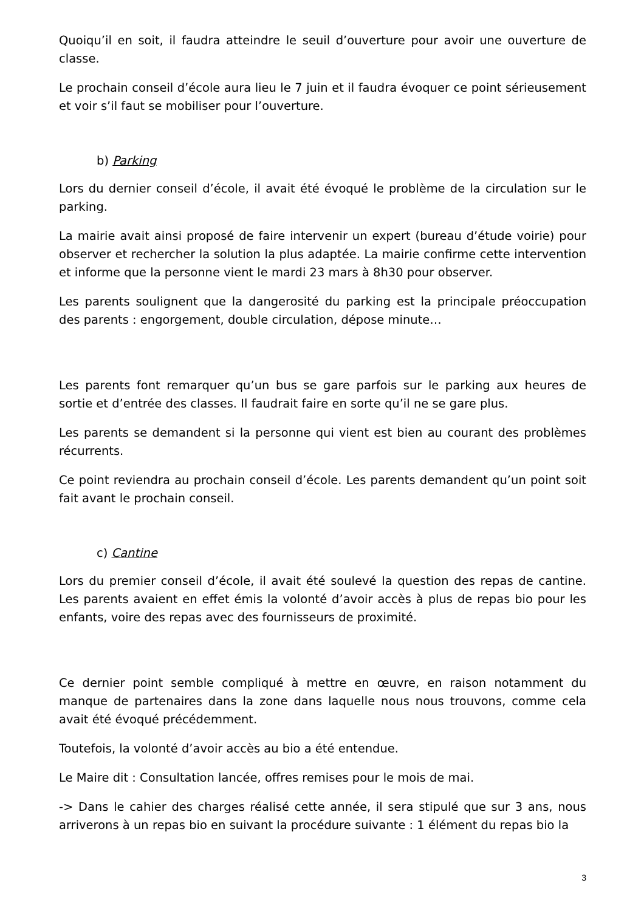Quoiqu’il en soit, il faudra atteindre le seuil d’ouverture pour avoir une ouverture de classe.
Le prochain conseil d’école aura lieu le 7 juin et il faudra évoquer ce point sérieusement et voir s’il faut se mobiliser pour l’ouverture.
b) Parking
Lors du dernier conseil d’école, il avait été évoqué le problème de la circulation sur le parking.
La mairie avait ainsi proposé de faire intervenir un expert (bureau d’étude voirie) pour observer et rechercher la solution la plus adaptée. La mairie confirme cette intervention et informe que la personne vient le mardi 23 mars à 8h30 pour observer.
Les parents soulignent que la dangerosité du parking est la principale préoccupation des parents : engorgement, double circulation, dépose minute…
Les parents font remarquer qu’un bus se gare parfois sur le parking aux heures de sortie et d’entrée des classes. Il faudrait faire en sorte qu’il ne se gare plus.
Les parents se demandent si la personne qui vient est bien au courant des problèmes récurrents.
Ce point reviendra au prochain conseil d’école. Les parents demandent qu’un point soit fait avant le prochain conseil.
c) Cantine
Lors du premier conseil d’école, il avait été soulevé la question des repas de cantine. Les parents avaient en effet émis la volonté d’avoir accès à plus de repas bio pour les enfants, voire des repas avec des fournisseurs de proximité.
Ce dernier point semble compliqué à mettre en œuvre, en raison notamment du manque de partenaires dans la zone dans laquelle nous nous trouvons, comme cela avait été évoqué précédemment.
Toutefois, la volonté d’avoir accès au bio a été entendue.
Le Maire dit : Consultation lancée, offres remises pour le mois de mai.
-> Dans le cahier des charges réalisé cette année, il sera stipulé que sur 3 ans, nous arriverons à un repas bio en suivant la procédure suivante : 1 élément du repas bio la
3